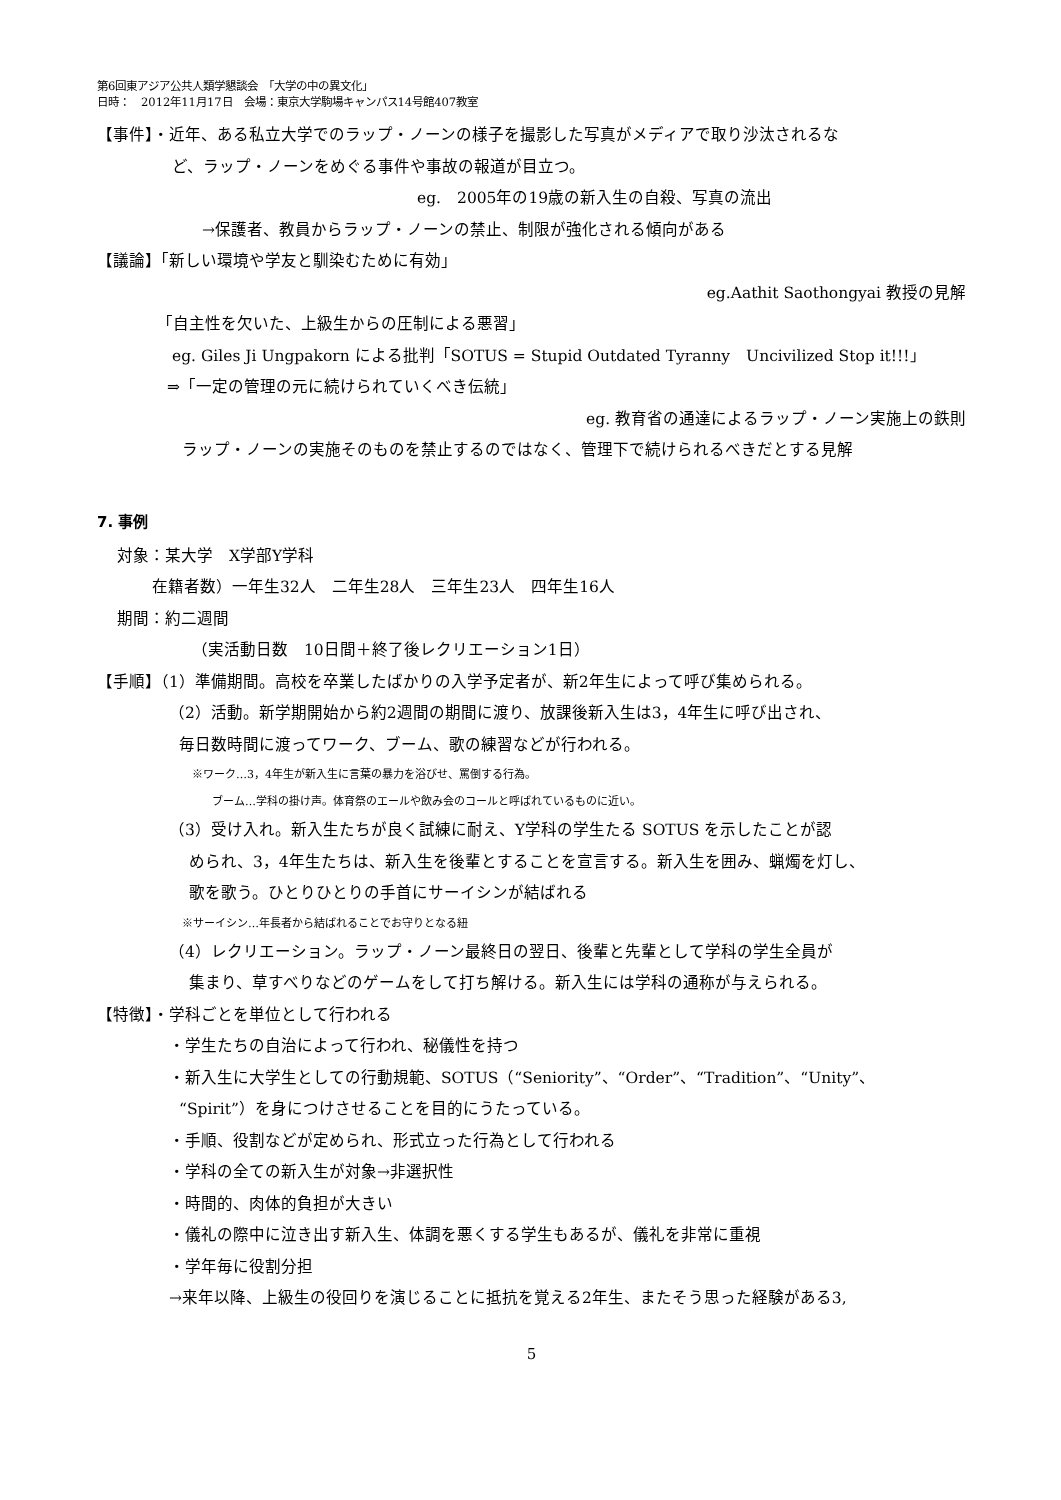第6回東アジア公共人類学懇談会　「大学の中の異文化」
日時：　2012年11月17日　会場：東京大学駒場キャンパス14号館407教室
【事件】・近年、ある私立大学でのラップ・ノーンの様子を撮影した写真がメディアで取り沙汰されるな
ど、ラップ・ノーンをめぐる事件や事故の報道が目立つ。
eg.　2005年の19歳の新入生の自殺、写真の流出
→保護者、教員からラップ・ノーンの禁止、制限が強化される傾向がある
【議論】「新しい環境や学友と馴染むために有効」
eg.Aathit Saothongyai 教授の見解
「自主性を欠いた、上級生からの圧制による悪習」
eg. Giles Ji Ungpakorn による批判「SOTUS = Stupid Outdated Tyranny　Uncivilized Stop it!!!」
⇒「一定の管理の元に続けられていくべき伝統」
eg. 教育省の通達によるラップ・ノーン実施上の鉄則
ラップ・ノーンの実施そのものを禁止するのではなく、管理下で続けられるべきだとする見解
7. 事例
対象：某大学　X学部Y学科
在籍者数）一年生32人　二年生28人　三年生23人　四年生16人
期間：約二週間
（実活動日数　10日間＋終了後レクリエーション1日）
【手順】（1）準備期間。高校を卒業したばかりの入学予定者が、新2年生によって呼び集められる。
（2）活動。新学期開始から約2週間の期間に渡り、放課後新入生は3，4年生に呼び出され、
毎日数時間に渡ってワーク、ブーム、歌の練習などが行われる。
※ワーク…3，4年生が新入生に言葉の暴力を浴びせ、罵倒する行為。
ブーム…学科の掛け声。体育祭のエールや飲み会のコールと呼ばれているものに近い。
（3）受け入れ。新入生たちが良く試練に耐え、Y学科の学生たる SOTUS を示したことが認
められ、3，4年生たちは、新入生を後輩とすることを宣言する。新入生を囲み、蝋燭を灯し、
歌を歌う。ひとりひとりの手首にサーイシンが結ばれる
※サーイシン…年長者から結ばれることでお守りとなる紐
（4）レクリエーション。ラップ・ノーン最終日の翌日、後輩と先輩として学科の学生全員が
集まり、草すべりなどのゲームをして打ち解ける。新入生には学科の通称が与えられる。
【特徴】・学科ごとを単位として行われる
・学生たちの自治によって行われ、秘儀性を持つ
・新入生に大学生としての行動規範、SOTUS（“Seniority”、“Order”、“Tradition”、“Unity”、
“Spirit”）を身につけさせることを目的にうたっている。
・手順、役割などが定められ、形式立った行為として行われる
・学科の全ての新入生が対象→非選択性
・時間的、肉体的負担が大きい
・儀礼の際中に泣き出す新入生、体調を悪くする学生もあるが、儀礼を非常に重視
・学年毎に役割分担
→来年以降、上級生の役回りを演じることに抵抗を覚える2年生、またそう思った経験がある3,
5